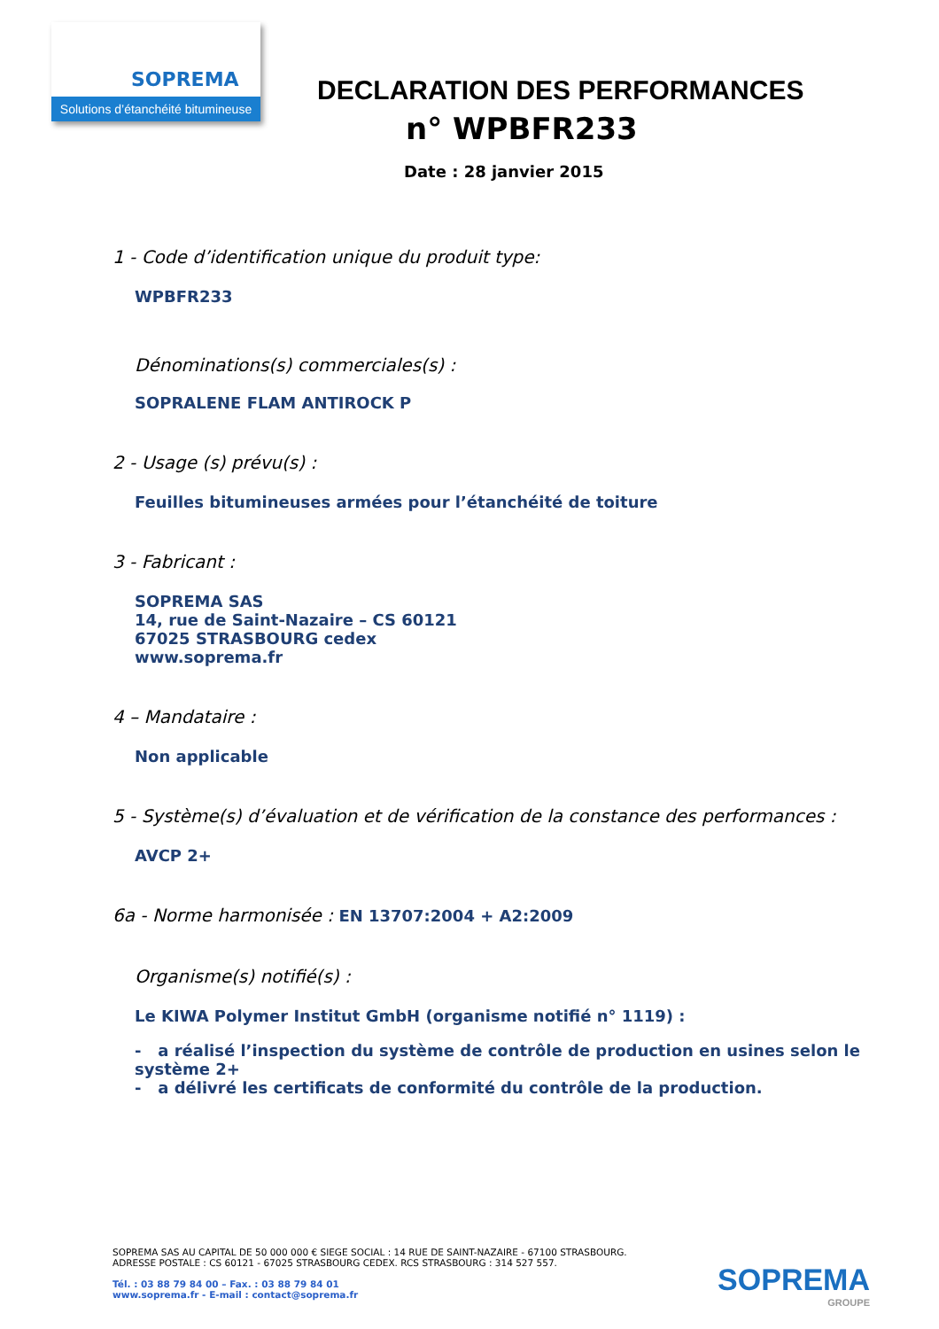SOPREMA
Solutions d’étanchéité bitumineuse
DECLARATION DES PERFORMANCES
n° WPBFR233
Date : 28 janvier 2015
1 - Code d’identification unique du produit type:
WPBFR233
Dénominations(s) commerciales(s) :
SOPRALENE FLAM ANTIROCK P
2 - Usage (s) prévu(s) :
Feuilles bitumineuses armées pour l’étanchéité de toiture
3 - Fabricant :
SOPREMA SAS
14, rue de Saint-Nazaire – CS 60121
67025 STRASBOURG cedex
www.soprema.fr
4 – Mandataire :
Non applicable
5 - Système(s) d’évaluation et de vérification de la constance des performances :
AVCP 2+
6a - Norme harmonisée : EN 13707:2004 + A2:2009
Organisme(s) notifié(s) :
Le KIWA Polymer Institut GmbH (organisme notifié n° 1119) :
- a réalisé l’inspection du système de contrôle de production en usines selon le système 2+
- a délivré les certificats de conformité du contrôle de la production.
SOPREMA SAS AU CAPITAL DE 50 000 000 € SIEGE SOCIAL : 14 RUE DE SAINT-NAZAIRE - 67100 STRASBOURG.
ADRESSE POSTALE : CS 60121 - 67025 STRASBOURG CEDEX. RCS STRASBOURG : 314 527 557.
Tél. : 03 88 79 84 00 – Fax. : 03 88 79 84 01
www.soprema.fr - E-mail : contact@soprema.fr
SOPREMA
GROUPE